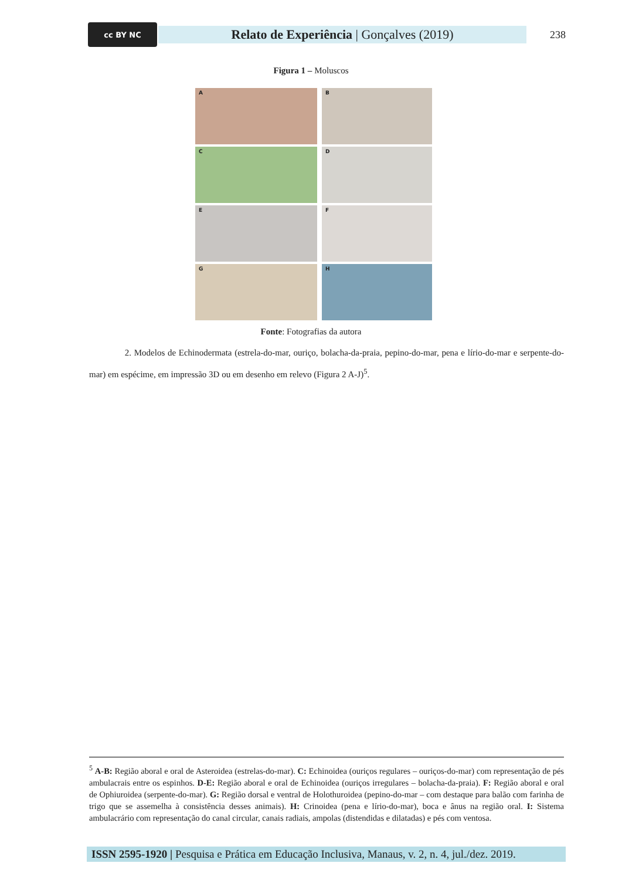cc BY NC
Relato de Experiência | Gonçalves (2019)
238
Figura 1 – Moluscos
A
B
C
D
E
F
G
H
Fonte: Fotografias da autora
2. Modelos de Echinodermata (estrela-do-mar, ouriço, bolacha-da-praia, pepino-do-mar, pena e lírio-do-mar e serpente-do-mar) em espécime, em impressão 3D ou em desenho em relevo (Figura 2 A-J)<sup>5</sup>.
<sup>5</sup> A-B: Região aboral e oral de Asteroidea (estrelas-do-mar). C: Echinoidea (ouriços regulares – ouriços-do-mar) com representação de pés ambulacrais entre os espinhos. D-E: Região aboral e oral de Echinoidea (ouriços irregulares – bolacha-da-praia). F: Região aboral e oral de Ophiuroidea (serpente-do-mar). G: Região dorsal e ventral de Holothuroidea (pepino-do-mar – com destaque para balão com farinha de trigo que se assemelha à consistência desses animais). H: Crinoidea (pena e lírio-do-mar), boca e ânus na região oral. I: Sistema ambulacrário com representação do canal circular, canais radiais, ampolas (distendidas e dilatadas) e pés com ventosa.
ISSN 2595-1920 | Pesquisa e Prática em Educação Inclusiva, Manaus, v. 2, n. 4, jul./dez. 2019.